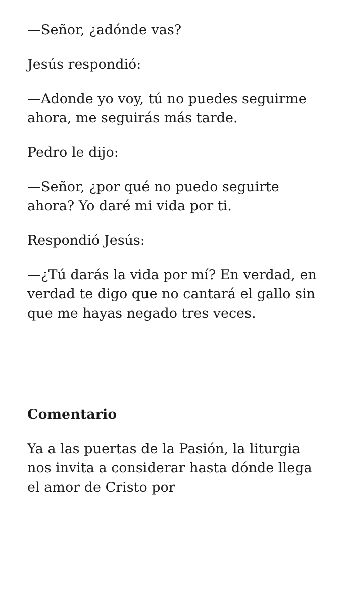—Señor, ¿adónde vas?
Jesús respondió:
—Adonde yo voy, tú no puedes seguirme ahora, me seguirás más tarde.
Pedro le dijo:
—Señor, ¿por qué no puedo seguirte ahora? Yo daré mi vida por ti.
Respondió Jesús:
—¿Tú darás la vida por mí? En verdad, en verdad te digo que no cantará el gallo sin que me hayas negado tres veces.
Comentario
Ya a las puertas de la Pasión, la liturgia nos invita a considerar hasta dónde llega el amor de Cristo por